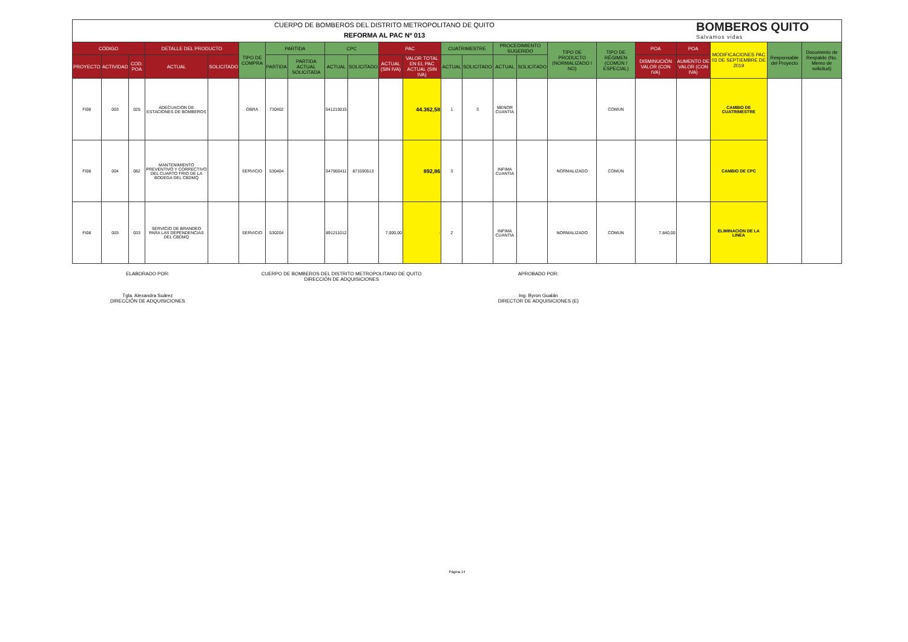CUERPO DE BOMBEROS DEL DISTRITO METROPOLITANO DE QUITO
REFORMA AL PAC Nº 013
BOMBEROS QUITO
Salvamos vidas
| CÓDIGO | | | DETALLE DEL PRODUCTO | | TIPO DE COMPRA | PARTIDA | | CPC | | PAC | | CUATRIMESTRE | | PROCEDIMIENTO SUGERIDO | | TIPO DE PRODUCTO (NORMALIZADO / NO) | TIPO DE RÉGIMEN (COMÚN / ESPECIAL) | POA | POA | MODIFICACIONES PAC 03 DE SEPTIEMBRE DE 2019 | Responsable del Proyecto | Documento de Respaldo (No. Memo de solicitud) |
| --- | --- | --- | --- | --- | --- | --- | --- | --- | --- | --- | --- | --- | --- | --- | --- | --- | --- | --- | --- | --- | --- | --- |
| PROYECTO | ACTIVIDAD | COD. POA | ACTUAL | SOLICITADO | | PARTIDA | PARTIDA ACTUAL SOLICITADA | ACTUAL | SOLICITADO | ACTUAL (SIN IVA) | VALOR TOTAL EN EL PAC ACTUAL (SIN IVA) | ACTUAL | SOLICITADO | ACTUAL | SOLICITADO | | | DISMINUCIÓN VALOR (CON IVA) | AUMENTO DE VALOR (CON IVA) | | | |
| FI08 | 003 | 025 | ADECUACION DE ESTACIONES DE BOMBEROS | | OBRA | 730402 | | 541210015 | | | 44.362,58 | 1 | 3 | MENOR CUANTIA | | | COMUN | | | CAMBIO DE CUATRIMESTRE | | |
| FI08 | 004 | 082 | MANTENIMIENTO PREVENTIVO Y CORRECTIVO DEL CUARTO FRIO DE LA BODEGA DEL CBDMQ | | SERVICIO | 530404 | | 547900411 | 871590513 | | 892,86 | 3 | | INFIMA CUANTIA | | NORMALIZADO | COMUN | | | CAMBIO DE CPC | | |
| FI08 | 003 | 033 | SERVICIO DE BRANDEO PARA LAS DEPENDENCIAS DEL CBDMQ | | SERVICIO | 530204 | | 891211012 | | 7.000,00 | - | 2 | | INFIMA CUANTIA | | NORMALIZADO | COMUN | 7.840,00 | | ELIMINACION DE LA LINEA | | |
ELABORADO POR:
Tgla. Alexandra Suárez
DIRECCIÓN DE ADQUISICIONES
CUERPO DE BOMBEROS DEL DISTRITO METROPOLITANO DE QUITO
DIRECCIÓN DE ADQUISICIONES
APROBADO POR:
Ing. Byron Gualán
DIRECTOR DE ADQUISICIONES (E)
Página 14